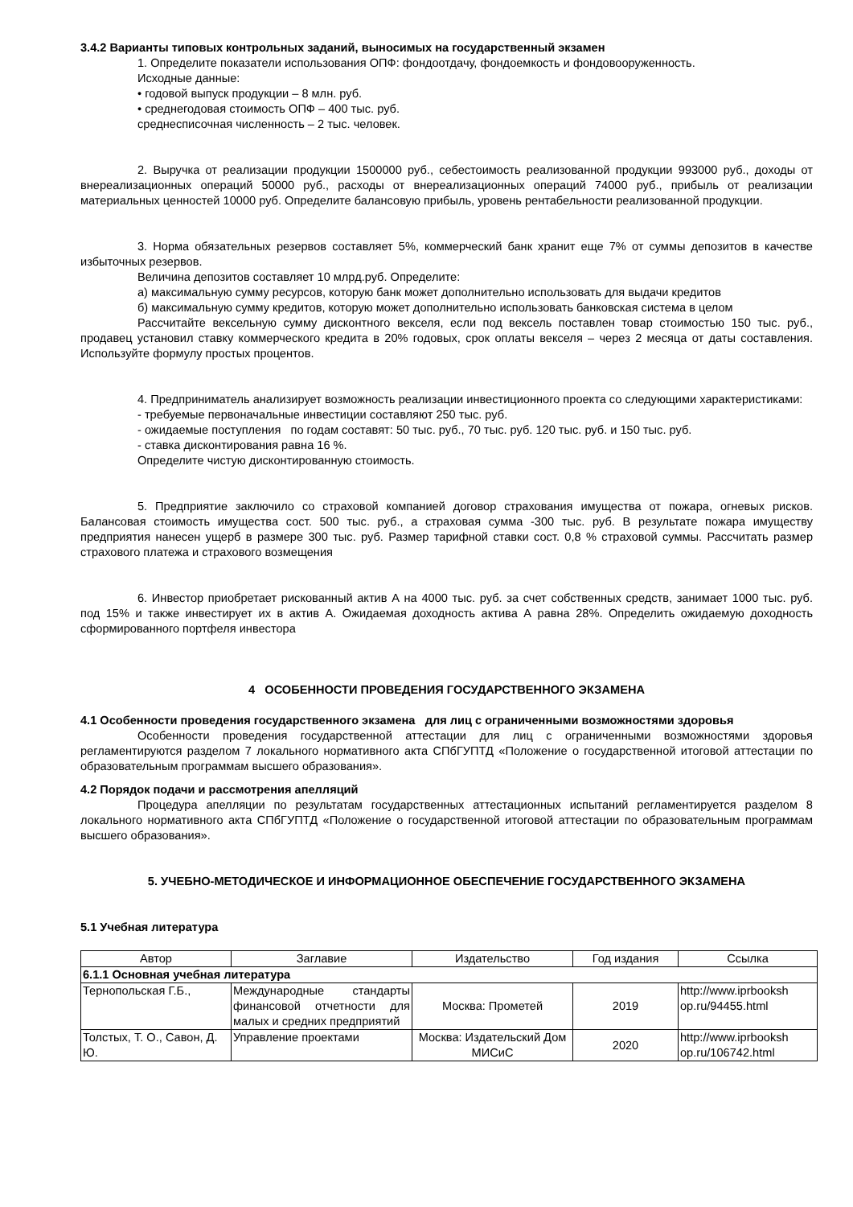3.4.2 Варианты типовых контрольных заданий, выносимых на государственный экзамен
1. Определите показатели использования ОПФ: фондоотдачу, фондоемкость и фондовооруженность.
Исходные данные:
• годовой выпуск продукции – 8 млн. руб.
• среднегодовая стоимость ОПФ – 400 тыс. руб.
среднесписочная численность – 2 тыс. человек.
2. Выручка от реализации продукции 1500000 руб., себестоимость реализованной продукции 993000 руб., доходы от внереализационных операций 50000 руб., расходы от внереализационных операций 74000 руб., прибыль от реализации материальных ценностей 10000 руб. Определите балансовую прибыль, уровень рентабельности реализованной продукции.
3. Норма обязательных резервов составляет 5%, коммерческий банк хранит еще 7% от суммы депозитов в качестве избыточных резервов.
Величина депозитов составляет 10 млрд.руб. Определите:
а) максимальную сумму ресурсов, которую банк может дополнительно использовать для выдачи кредитов
б) максимальную сумму кредитов, которую может дополнительно использовать банковская система в целом
Рассчитайте вексельную сумму дисконтного векселя, если под вексель поставлен товар стоимостью 150 тыс. руб., продавец установил ставку коммерческого кредита в 20% годовых, срок оплаты векселя – через 2 месяца от даты составления. Используйте формулу простых процентов.
4. Предприниматель анализирует возможность реализации инвестиционного проекта со следующими характеристиками:
- требуемые первоначальные инвестиции составляют 250 тыс. руб.
- ожидаемые поступления по годам составят: 50 тыс. руб., 70 тыс. руб. 120 тыс. руб. и 150 тыс. руб.
- ставка дисконтирования равна 16 %.
Определите чистую дисконтированную стоимость.
5. Предприятие заключило со страховой компанией договор страхования имущества от пожара, огневых рисков. Балансовая стоимость имущества сост. 500 тыс. руб., а страховая сумма -300 тыс. руб. В результате пожара имуществу предприятия нанесен ущерб в размере 300 тыс. руб. Размер тарифной ставки сост. 0,8 % страховой суммы. Рассчитать размер страхового платежа и страхового возмещения
6. Инвестор приобретает рискованный актив А на 4000 тыс. руб. за счет собственных средств, занимает 1000 тыс. руб. под 15% и также инвестирует их в актив А. Ожидаемая доходность актива А равна 28%. Определить ожидаемую доходность сформированного портфеля инвестора
4 ОСОБЕННОСТИ ПРОВЕДЕНИЯ ГОСУДАРСТВЕННОГО ЭКЗАМЕНА
4.1 Особенности проведения государственного экзамена для лиц с ограниченными возможностями здоровья
Особенности проведения государственной аттестации для лиц с ограниченными возможностями здоровья регламентируются разделом 7 локального нормативного акта СПбГУПТД «Положение о государственной итоговой аттестации по образовательным программам высшего образования».
4.2 Порядок подачи и рассмотрения апелляций
Процедура апелляции по результатам государственных аттестационных испытаний регламентируется разделом 8 локального нормативного акта СПбГУПТД «Положение о государственной итоговой аттестации по образовательным программам высшего образования».
5. УЧЕБНО-МЕТОДИЧЕСКОЕ И ИНФОРМАЦИОННОЕ ОБЕСПЕЧЕНИЕ ГОСУДАРСТВЕННОГО ЭКЗАМЕНА
5.1 Учебная литература
| Автор | Заглавие | Издательство | Год издания | Ссылка |
| --- | --- | --- | --- | --- |
| 6.1.1 Основная учебная литература | | | | |
| Тернопольская Г.Б., | Международные стандарты финансовой отчетности для малых и средних предприятий | Москва: Прометей | 2019 | http://www.iprbooksh op.ru/94455.html |
| Толстых, Т. О., Савон, Д. Ю. | Управление проектами | Москва: Издательский Дом МИСиС | 2020 | http://www.iprbooksh op.ru/106742.html |